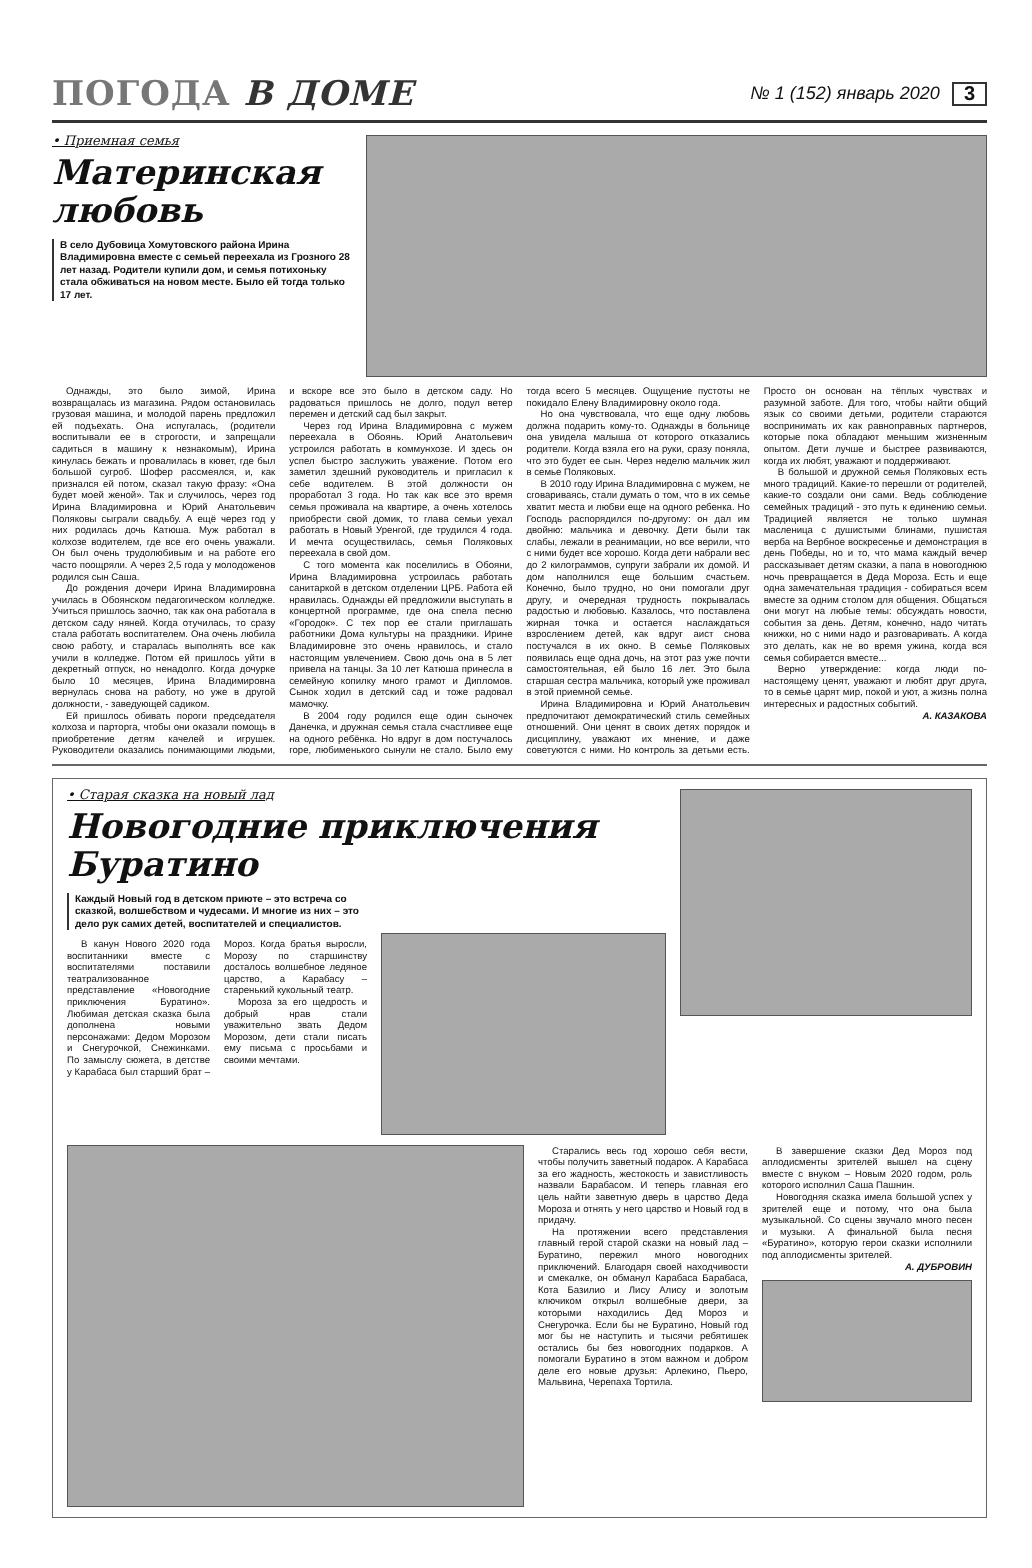ПОГОДА В ДОМЕ
№ 1 (152) январь 2020 3
• Приемная семья
Материнская любовь
В село Дубовица Хомутовского района Ирина Владимировна вместе с семьей переехала из Грозного 28 лет назад. Родители купили дом, и семья потихоньку стала обживаться на новом месте. Было ей тогда только 17 лет.
Однажды, это было зимой, Ирина возвращалась из магазина. Рядом остановилась грузовая машина, и молодой парень предложил ей подъехать. Она испугалась, (родители воспитывали ее в строгости, и запрещали садиться в машину к незнакомым), Ирина кинулась бежать и провалилась в кювет, где был большой сугроб. Шофер рассмеялся, и, как признался ей потом, сказал такую фразу: «Она будет моей женой». Так и случилось, через год Ирина Владимировна и Юрий Анатольевич Поляковы сыграли свадьбу. А ещё через год у них родилась дочь Катюша. Муж работал в колхозе водителем, где все его очень уважали. Он был очень трудолюбивым и на работе его часто поощряли. А через 2,5 года у молодоженов родился сын Саша.
До рождения дочери Ирина Владимировна училась в Обоянском педагогическом колледже. Учиться пришлось заочно, так как она работала в детском саду няней. Когда отучилась, то сразу стала работать воспитателем. Она очень любила свою работу, и старалась выполнять все как учили в колледже. Потом ей пришлось уйти в декретный отпуск, но ненадолго. Когда дочурке было 10 месяцев, Ирина Владимировна вернулась снова на работу, но уже в другой должности, - заведующей садиком.
Ей пришлось обивать пороги председателя колхоза и парторга, чтобы они оказали помощь в приобретение детям качелей и игрушек. Руководители оказались понимающими людьми, и вскоре все это было в детском саду. Но радоваться пришлось не долго, подул ветер перемен и детский сад был закрыт.
Через год Ирина Владимировна с мужем переехала в Обоянь. Юрий Анатольевич устроился работать в коммунхозе. И здесь он успел быстро заслужить уважение. Потом его заметил здешний руководитель и пригласил к себе водителем. В этой должности он проработал 3 года. Но так как все это время семья проживала на квартире, а очень хотелось приобрести свой домик, то глава семьи уехал работать в Новый Уренгой, где трудился 4 года. И мечта осуществилась, семья Поляковых переехала в свой дом.
С того момента как поселились в Обояни, Ирина Владимировна устроилась работать санитаркой в детском отделении ЦРБ. Работа ей нравилась. Однажды ей предложили выступать в концертной программе, где она спела песню «Городок». С тех пор ее стали приглашать работники Дома культуры на праздники. Ирине Владимировне это очень нравилось, и стало настоящим увлечением. Свою дочь она в 5 лет привела на танцы. За 10 лет Катюша принесла в семейную копилку много грамот и Дипломов. Сынок ходил в детский сад и тоже радовал мамочку.
В 2004 году родился еще один сыночек Данечка, и дружная семья стала счастливее еще на одного ребёнка. Но вдруг в дом постучалось горе, любименького сынули не стало. Было ему тогда всего 5 месяцев. Ощущение пустоты не покидало Елену Владимировну около года.
Но она чувствовала, что еще одну любовь должна подарить кому-то. Однажды в больнице она увидела малыша от которого отказались родители. Когда взяла его на руки, сразу поняла, что это будет ее сын. Через неделю мальчик жил в семье Поляковых.
В 2010 году Ирина Владимировна с мужем, не сговариваясь, стали думать о том, что в их семье хватит места и любви еще на одного ребенка. Но Господь распорядился по-другому: он дал им двойню: мальчика и девочку. Дети были так слабы, лежали в реанимации, но все верили, что с ними будет все хорошо. Когда дети набрали вес до 2 килограммов, супруги забрали их домой. И дом наполнился еще большим счастьем. Конечно, было трудно, но они помогали друг другу, и очередная трудность покрывалась радостью и любовью. Казалось, что поставлена жирная точка и остается наслаждаться взрослением детей, как вдруг аист снова постучался в их окно. В семье Поляковых появилась еще одна дочь, на этот раз уже почти самостоятельная, ей было 16 лет. Это была старшая сестра мальчика, который уже проживал в этой приемной семье.
Ирина Владимировна и Юрий Анатольевич предпочитают демократический стиль семейных отношений. Они ценят в своих детях порядок и дисциплину, уважают их мнение, и даже советуются с ними. Но контроль за детьми есть. Просто он основан на тёплых чувствах и разумной заботе. Для того, чтобы найти общий язык со своими детьми, родители стараются воспринимать их как равноправных партнеров, которые пока обладают меньшим жизненным опытом. Дети лучше и быстрее развиваются, когда их любят, уважают и поддерживают.
В большой и дружной семья Поляковых есть много традиций. Какие-то перешли от родителей, какие-то создали они сами. Ведь соблюдение семейных традиций - это путь к единению семьи. Традицией является не только шумная масленица с душистыми блинами, пушистая верба на Вербное воскресенье и демонстрация в день Победы, но и то, что мама каждый вечер рассказывает детям сказки, а папа в новогоднюю ночь превращается в Деда Мороза. Есть и еще одна замечательная традиция - собираться всем вместе за одним столом для общения. Общаться они могут на любые темы: обсуждать новости, события за день. Детям, конечно, надо читать книжки, но с ними надо и разговаривать. А когда это делать, как не во время ужина, когда вся семья собирается вместе...
Верно утверждение: когда люди по-настоящему ценят, уважают и любят друг друга, то в семье царят мир, покой и уют, а жизнь полна интересных и радостных событий.
А. КАЗАКОВА
• Старая сказка на новый лад
Новогодние приключения Буратино
Каждый Новый год в детском приюте – это встреча со сказкой, волшебством и чудесами. И многие из них – это дело рук самих детей, воспитателей и специалистов.
В канун Нового 2020 года воспитанники вместе с воспитателями поставили театрализованное представление «Новогодние приключения Буратино». Любимая детская сказка была дополнена новыми персонажами: Дедом Морозом и Снегурочкой, Снежинками. По замыслу сюжета, в детстве у Карабаса был старший брат – Мороз. Когда братья выросли, Морозу по старшинству досталось волшебное ледяное царство, а Карабасу – старенький кукольный театр.
Мороза за его щедрость и добрый нрав стали уважительно звать Дедом Морозом, дети стали писать ему письма с просьбами и своими мечтами.
Старались весь год хорошо себя вести, чтобы получить заветный подарок. А Карабаса за его жадность, жестокость и завистливость назвали Барабасом. И теперь главная его цель найти заветную дверь в царство Деда Мороза и отнять у него царство и Новый год в придачу.
На протяжении всего представления главный герой старой сказки на новый лад – Буратино, пережил много новогодних приключений. Благодаря своей находчивости и смекалке, он обманул Карабаса Барабаса, Кота Базилио и Лису Алису и золотым ключиком открыл волшебные двери, за которыми находились Дед Мороз и Снегурочка. Если бы не Буратино, Новый год мог бы не наступить и тысячи ребятишек остались бы без новогодних подарков. А помогали Буратино в этом важном и добром деле его новые друзья: Арлекино, Пьеро, Мальвина, Черепаха Тортила.
В завершение сказки Дед Мороз под аплодисменты зрителей вышел на сцену вместе с внуком – Новым 2020 годом, роль которого исполнил Саша Пашнин.
Новогодняя сказка имела большой успех у зрителей еще и потому, что она была музыкальной. Со сцены звучало много песен и музыки. А финальной была песня «Буратино», которую герои сказки исполнили под аплодисменты зрителей.
А. ДУБРОВИН